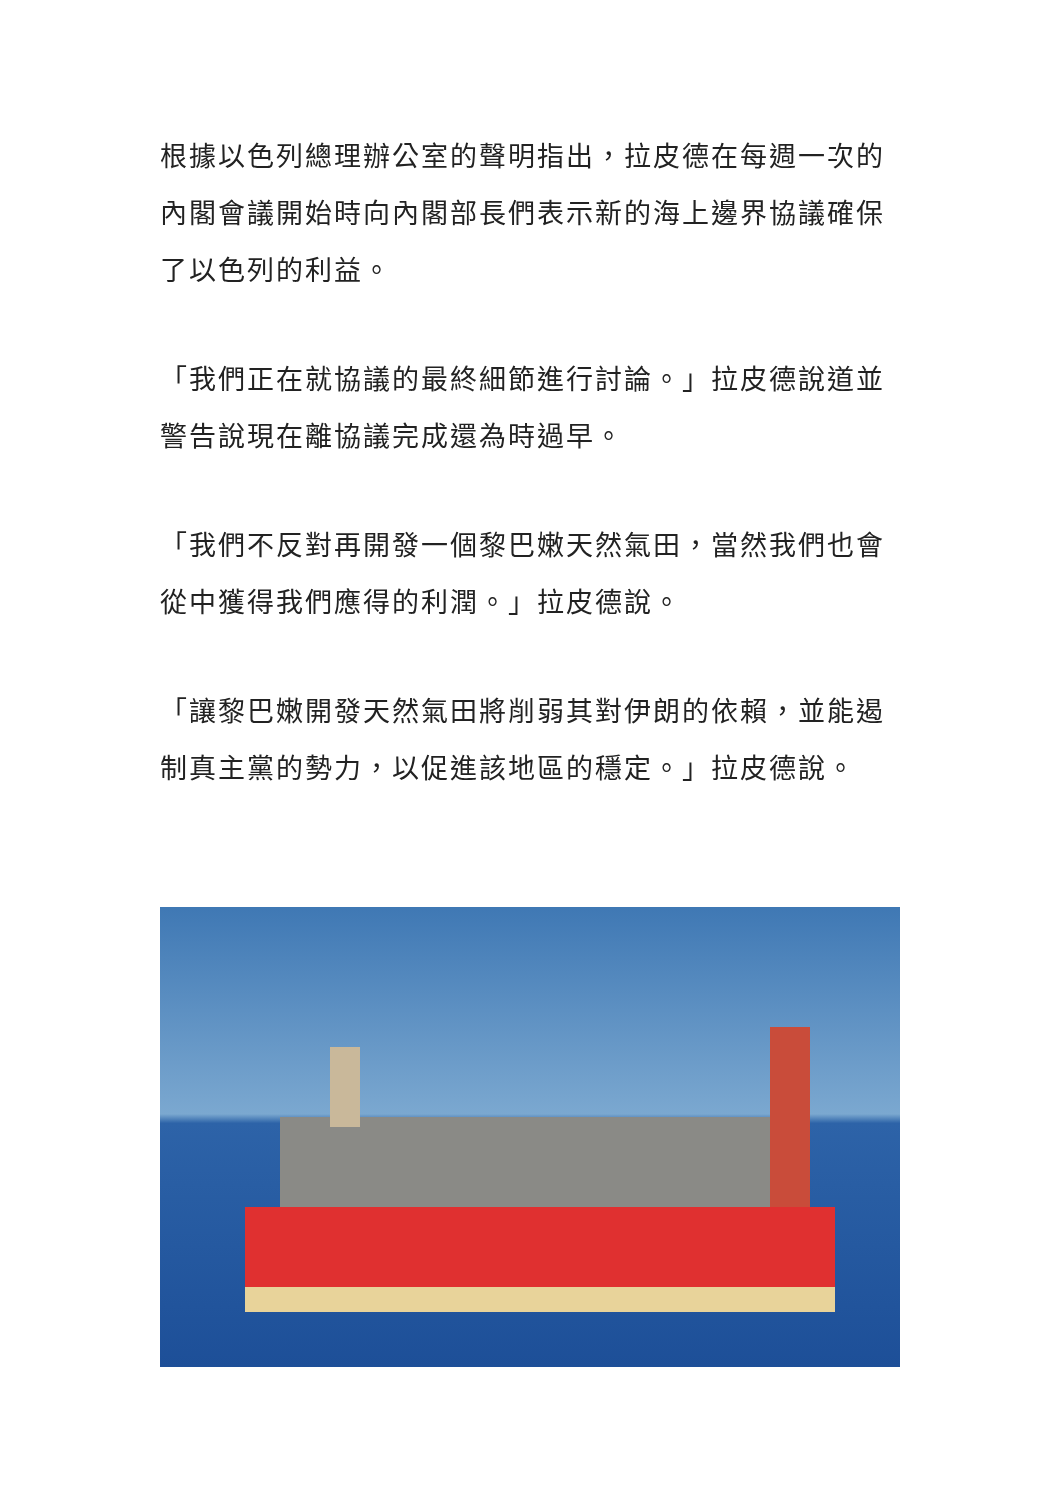根據以色列總理辦公室的聲明指出，拉皮德在每週一次的內閣會議開始時向內閣部長們表示新的海上邊界協議確保了以色列的利益。
「我們正在就協議的最終細節進行討論。」拉皮德說道並警告說現在離協議完成還為時過早。
「我們不反對再開發一個黎巴嫩天然氣田，當然我們也會從中獲得我們應得的利潤。」拉皮德說。
「讓黎巴嫩開發天然氣田將削弱其對伊朗的依賴，並能遏制真主黨的勢力，以促進該地區的穩定。」拉皮德說。